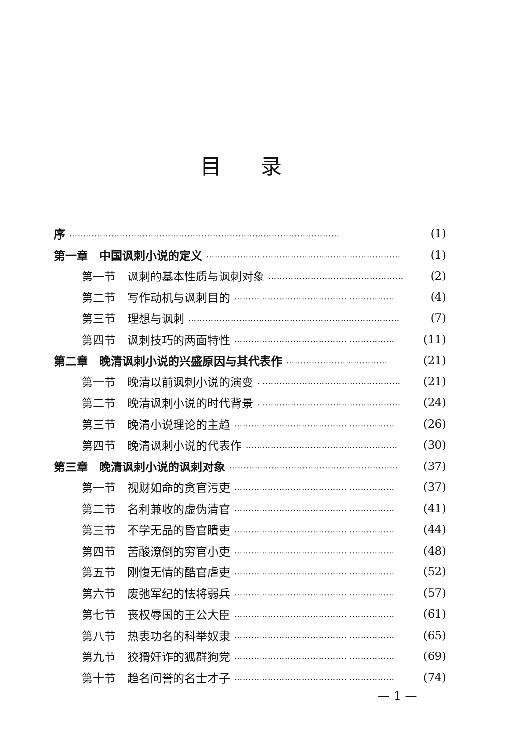目录
序 …………………………………………………………………………………… (1)
第一章　中国讽刺小说的定义 …………………………………………………………… (1)
第一节　讽刺的基本性质与讽刺对象 ………………………………………… (2)
第二节　写作动机与讽刺目的 ………………………………………………… (4)
第三节　理想与讽刺 ………………………………………………………………… (7)
第四节　讽刺技巧的两面特性 ………………………………………………… (11)
第二章　晚清讽刺小说的兴盛原因与其代表作 ……………………………… (21)
第一节　晚清以前讽刺小说的演变 …………………………………………… (21)
第二节　晚清讽刺小说的时代背景 …………………………………………… (24)
第三节　晚清小说理论的主趋 ………………………………………………… (26)
第四节　晚清讽刺小说的代表作 ……………………………………………… (30)
第三章　晚清讽刺小说的讽刺对象 …………………………………………………… (37)
第一节　视财如命的贪官污吏 ………………………………………………… (37)
第二节　名利兼收的虚伪清官 ………………………………………………… (41)
第三节　不学无品的昏官瞶吏 ………………………………………………… (44)
第四节　苦酸潦倒的穷官小吏 ………………………………………………… (48)
第五节　刚愎无情的酷官虐吏 ………………………………………………… (52)
第六节　废弛军纪的怯将弱兵 ………………………………………………… (57)
第七节　丧权辱国的王公大臣 ………………………………………………… (61)
第八节　热衷功名的科举奴隶 ………………………………………………… (65)
第九节　狡猾奸诈的狐群狗党 ………………………………………………… (69)
第十节　趋名问誉的名士才子 ………………………………………………… (74)
— 1 —